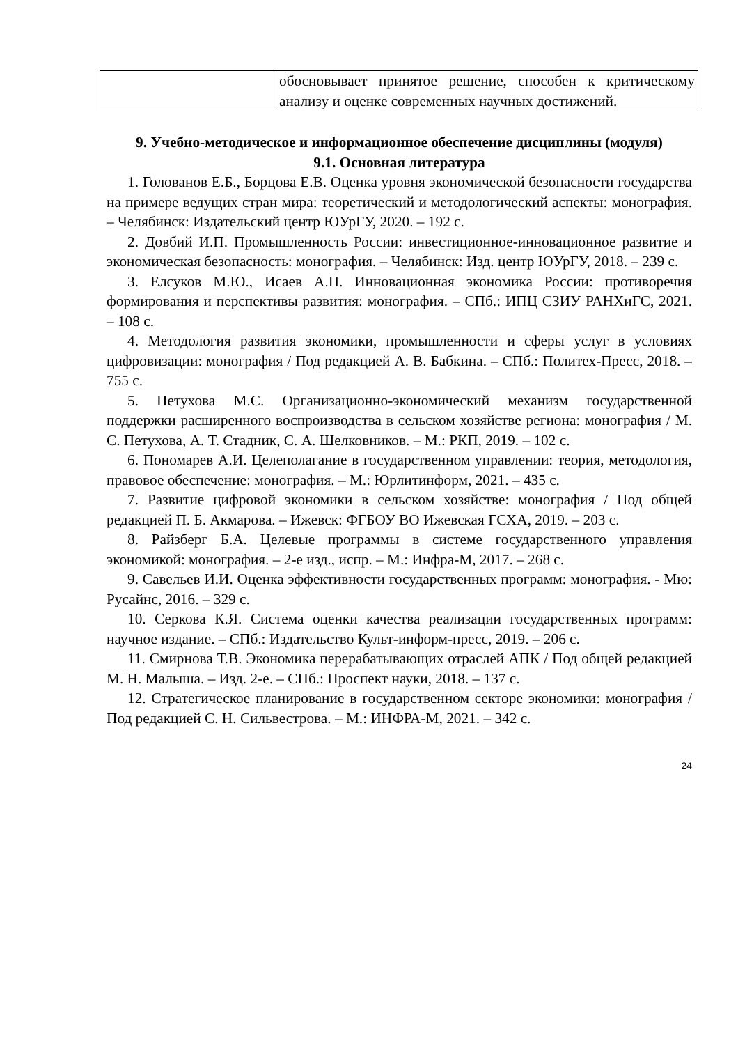| | обосновывает принятое решение, способен к критическому анализу и оценке современных научных достижений. |
9. Учебно-методическое и информационное обеспечение дисциплины (модуля)
9.1. Основная литература
1. Голованов Е.Б., Борцова Е.В. Оценка уровня экономической безопасности государства на примере ведущих стран мира: теоретический и методологический аспекты: монография. – Челябинск: Издательский центр ЮУрГУ, 2020. – 192 с.
2. Довбий И.П. Промышленность России: инвестиционное-инновационное развитие и экономическая безопасность: монография. – Челябинск: Изд. центр ЮУрГУ, 2018. – 239 с.
3. Елсуков М.Ю., Исаев А.П. Инновационная экономика России: противоречия формирования и перспективы развития: монография. – СПб.: ИПЦ СЗИУ РАНХиГС, 2021. – 108 с.
4. Методология развития экономики, промышленности и сферы услуг в условиях цифровизации: монография / Под редакцией А. В. Бабкина. – СПб.: Политех-Пресс, 2018. – 755 с.
5. Петухова М.С. Организационно-экономический механизм государственной поддержки расширенного воспроизводства в сельском хозяйстве региона: монография / М. С. Петухова, А. Т. Стадник, С. А. Шелковников. – М.: РКП, 2019. – 102 с.
6. Пономарев А.И. Целеполагание в государственном управлении: теория, методология, правовое обеспечение: монография. – М.: Юрлитинформ, 2021. – 435 с.
7. Развитие цифровой экономики в сельском хозяйстве: монография / Под общей редакцией П. Б. Акмарова. – Ижевск: ФГБОУ ВО Ижевская ГСХА, 2019. – 203 с.
8. Райзберг Б.А. Целевые программы в системе государственного управления экономикой: монография. – 2-е изд., испр. – М.: Инфра-М, 2017. – 268 с.
9. Савельев И.И. Оценка эффективности государственных программ: монография. - Мю: Русайнс, 2016. – 329 с.
10. Серкова К.Я. Система оценки качества реализации государственных программ: научное издание. – СПб.: Издательство Культ-информ-пресс, 2019. – 206 с.
11. Смирнова Т.В. Экономика перерабатывающих отраслей АПК / Под общей редакцией М. Н. Малыша. – Изд. 2-е. – СПб.: Проспект науки, 2018. – 137 с.
12. Стратегическое планирование в государственном секторе экономики: монография / Под редакцией С. Н. Сильвестрова. – М.: ИНФРА-М, 2021. – 342 с.
24